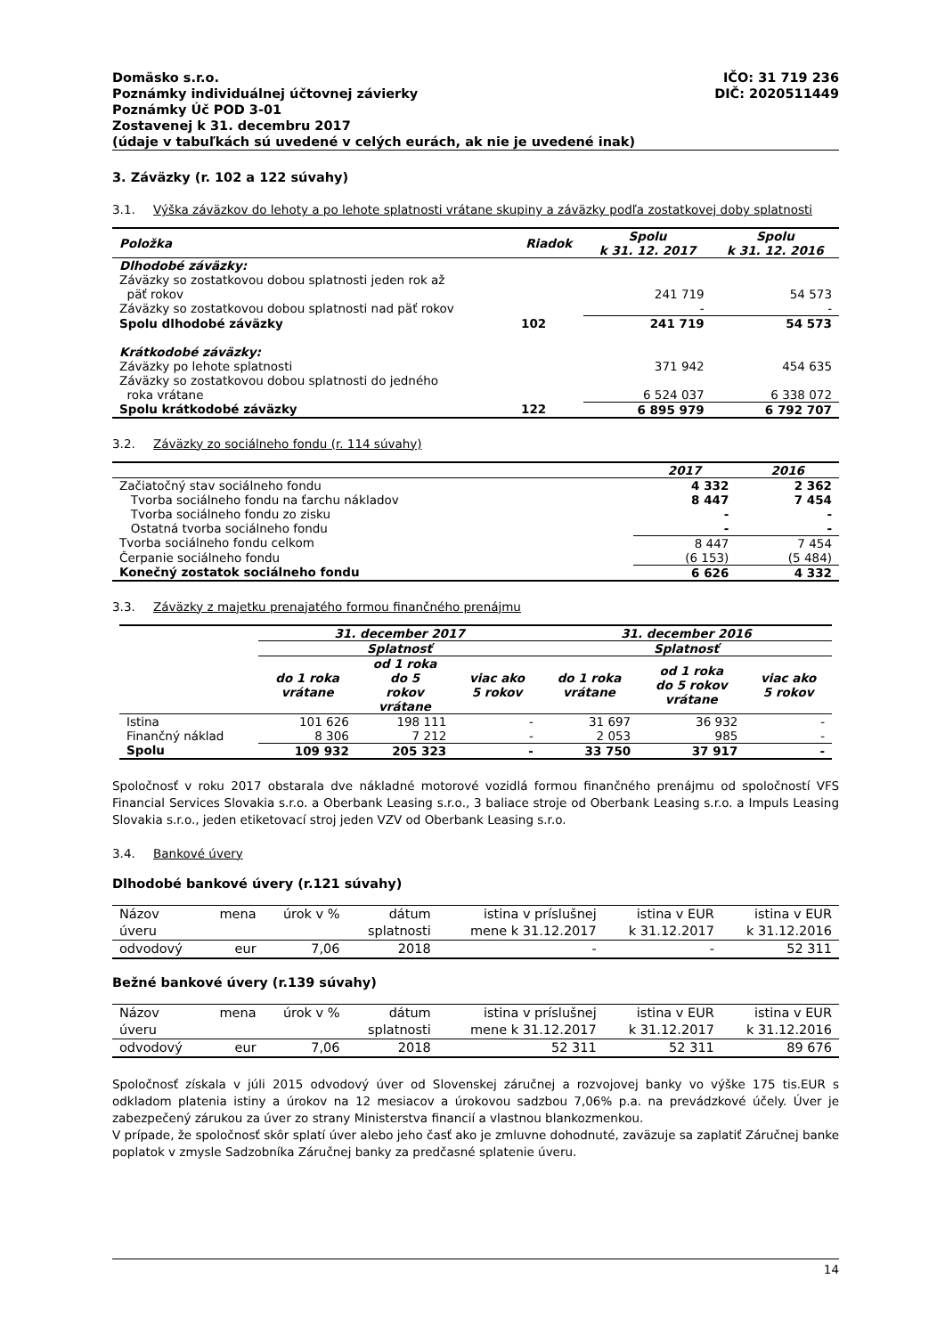Domäsko s.r.o.
Poznámky individuálnej účtovnej závierky
Poznámky Úč POD 3-01
Zostavenej k 31. decembru 2017
(údaje v tabuľkách sú uvedené v celých eurách, ak nie je uvedené inak)
IČO: 31 719 236
DIČ: 2020511449
3. Záväzky (r. 102 a 122 súvahy)
3.1. Výška záväzkov do lehoty a po lehote splatnosti vrátane skupiny a záväzky podľa zostatkovej doby splatnosti
| Položka | Riadok | Spolu k 31. 12. 2017 | Spolu k 31. 12. 2016 |
| --- | --- | --- | --- |
| Dlhodobé záväzky: | | | |
| Záväzky so zostatkovou dobou splatnosti jeden rok až päť rokov | | 241 719 | 54 573 |
| Záväzky so zostatkovou dobou splatnosti nad päť rokov | | - | - |
| Spolu dlhodobé záväzky | 102 | 241 719 | 54 573 |
| Krátkodobé záväzky: | | | |
| Záväzky po lehote splatnosti | | 371 942 | 454 635 |
| Záväzky so zostatkovou dobou splatnosti do jedného roka vrátane | | 6 524 037 | 6 338 072 |
| Spolu krátkodobé záväzky | 122 | 6 895 979 | 6 792 707 |
3.2. Záväzky zo sociálneho fondu (r. 114 súvahy)
| | 2017 | 2016 |
| Začiatočný stav sociálneho fondu | 4 332 | 2 362 |
| Tvorba sociálneho fondu na ťarchu nákladov | 8 447 | 7 454 |
| Tvorba sociálneho fondu zo zisku | - | - |
| Ostatná tvorba sociálneho fondu | - | - |
| Tvorba sociálneho fondu celkom | 8 447 | 7 454 |
| Čerpanie sociálneho fondu | (6 153) | (5 484) |
| Konečný zostatok sociálneho fondu | 6 626 | 4 332 |
3.3. Záväzky z majetku prenajatého formou finančného prenájmu
| | 31. december 2017 | | | 31. december 2016 | | |
| | Splatnosť | | | Splatnosť | | |
| | do 1 roka vrátane | od 1 roka do 5 rokov vrátane | viac ako 5 rokov | do 1 roka vrátane | od 1 roka do 5 rokov vrátane | viac ako 5 rokov |
| Istina | 101 626 | 198 111 | - | 31 697 | 36 932 | - |
| Finančný náklad | 8 306 | 7 212 | - | 2 053 | 985 | - |
| Spolu | 109 932 | 205 323 | - | 33 750 | 37 917 | - |
Spoločnosť v roku 2017 obstarala dve nákladné motorové vozidlá formou finančného prenájmu od spoločností VFS Financial Services Slovakia s.r.o. a Oberbank Leasing s.r.o., 3 baliace stroje od Oberbank Leasing s.r.o. a Impuls Leasing Slovakia s.r.o., jeden etiketovací stroj jeden VZV od Oberbank Leasing s.r.o.
3.4. Bankové úvery
Dlhodobé bankové úvery (r.121 súvahy)
| Názov úveru | mena | úrok v % | dátum splatnosti | istina v príslušnej mene k 31.12.2017 | istina v EUR k 31.12.2017 | istina v EUR k 31.12.2016 |
| odvodový | eur | 7,06 | 2018 | - | - | 52 311 |
Bežné bankové úvery (r.139 súvahy)
| Názov úveru | mena | úrok v % | dátum splatnosti | istina v príslušnej mene k 31.12.2017 | istina v EUR k 31.12.2017 | istina v EUR k 31.12.2016 |
| odvodový | eur | 7,06 | 2018 | 52 311 | 52 311 | 89 676 |
Spoločnosť získala v júli 2015 odvodový úver od Slovenskej záručnej a rozvojovej banky vo výške 175 tis.EUR s odkladom platenia istiny a úrokov na 12 mesiacov a úrokovou sadzbou 7,06% p.a. na prevádzkové účely. Úver je zabezpečený zárukou za úver zo strany Ministerstva financií a vlastnou blankozmenkou.
V prípade, že spoločnosť skôr splatí úver alebo jeho časť ako je zmluvne dohodnuté, zaväzuje sa zaplatiť Záručnej banke poplatok v zmysle Sadzobníka Záručnej banky za predčasné splatenie úveru.
14